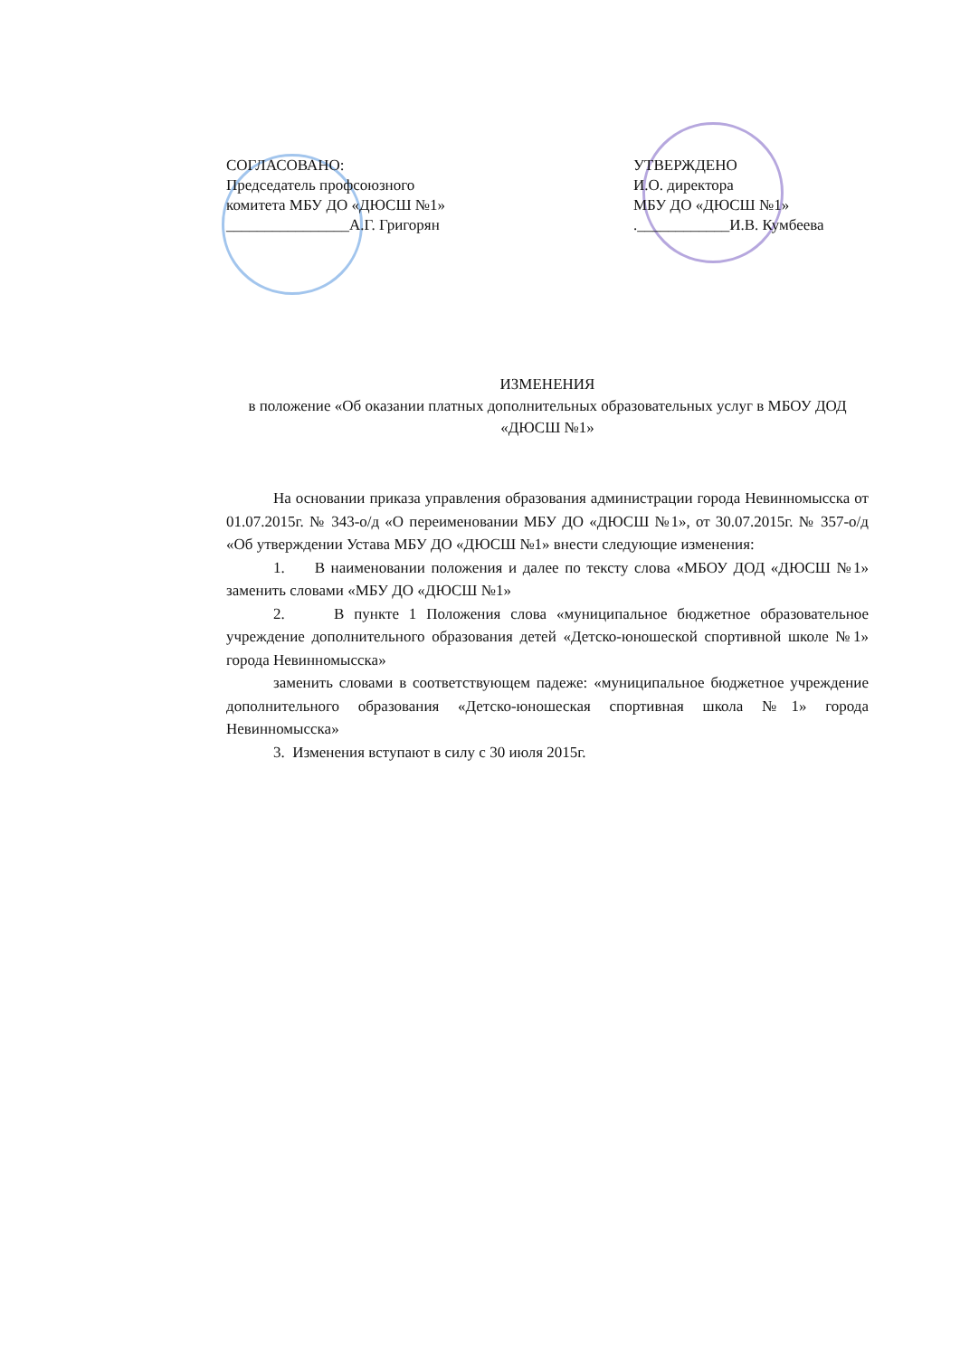СОГЛАСОВАНО:
Председатель профсоюзного
комитета МБУ ДО «ДЮСШ №1»
________________А.Г. Григорян
УТВЕРЖДЕНО
И.О. директора
МБУ ДО «ДЮСШ №1»
.____________И.В. Кумбеева
ИЗМЕНЕНИЯ
в положение «Об оказании платных дополнительных образовательных услуг в МБОУ ДОД «ДЮСШ №1»
На основании приказа управления образования администрации города Невинномысска от 01.07.2015г. № 343-о/д «О переименовании МБУ ДО «ДЮСШ №1», от 30.07.2015г. № 357-о/д «Об утверждении Устава МБУ ДО «ДЮСШ №1» внести следующие изменения:
1. В наименовании положения и далее по тексту слова «МБОУ ДОД «ДЮСШ №1» заменить словами «МБУ ДО «ДЮСШ №1»
2. В пункте 1 Положения слова «муниципальное бюджетное образовательное учреждение дополнительного образования детей «Детско-юношеской спортивной школе №1» города Невинномысска»
заменить словами в соответствующем падеже: «муниципальное бюджетное учреждение дополнительного образования «Детско-юношеская спортивная школа №1» города Невинномысска»
3. Изменения вступают в силу с 30 июля 2015г.